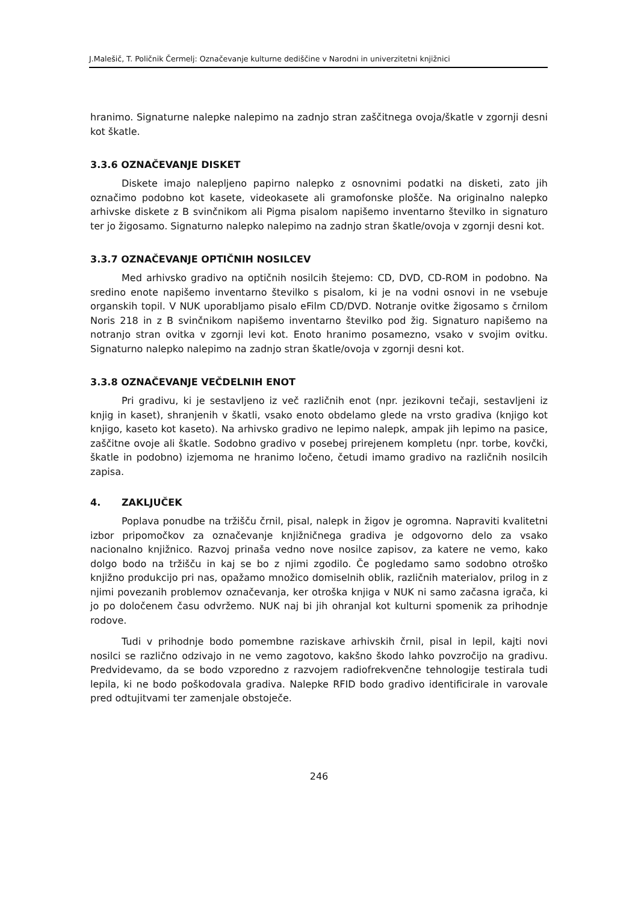J.Malešič, T. Poličnik Čermelj: Označevanje kulturne dediščine v Narodni in univerzitetni knjižnici
hranimo. Signaturne nalepke nalepimo na zadnjo stran zaščitnega ovoja/škatle v zgornji desni kot škatle.
3.3.6 OZNAČEVANJE DISKET
Diskete imajo nalepljeno papirno nalepko z osnovnimi podatki na disketi, zato jih označimo podobno kot kasete, videokasete ali gramofonske plošče. Na originalno nalepko arhivske diskete z B svinčnikom ali Pigma pisalom napišemo inventarno številko in signaturo ter jo žigosamo. Signaturno nalepko nalepimo na zadnjo stran škatle/ovoja v zgornji desni kot.
3.3.7 OZNAČEVANJE OPTIČNIH NOSILCEV
Med arhivsko gradivo na optičnih nosilcih štejemo: CD, DVD, CD-ROM in podobno. Na sredino enote napišemo inventarno številko s pisalom, ki je na vodni osnovi in ne vsebuje organskih topil. V NUK uporabljamo pisalo eFilm CD/DVD. Notranje ovitke žigosamo s črnilom Noris 218 in z B svinčnikom napišemo inventarno številko pod žig. Signaturo napišemo na notranjo stran ovitka v zgornji levi kot. Enoto hranimo posamezno, vsako v svojim ovitku. Signaturno nalepko nalepimo na zadnjo stran škatle/ovoja v zgornji desni kot.
3.3.8 OZNAČEVANJE VEČDELNIH ENOT
Pri gradivu, ki je sestavljeno iz več različnih enot (npr. jezikovni tečaji, sestavljeni iz knjig in kaset), shranjenih v škatli, vsako enoto obdelamo glede na vrsto gradiva (knjigo kot knjigo, kaseto kot kaseto). Na arhivsko gradivo ne lepimo nalepk, ampak jih lepimo na pasice, zaščitne ovoje ali škatle. Sodobno gradivo v posebej prirejenem kompletu (npr. torbe, kovčki, škatle in podobno) izjemoma ne hranimo ločeno, četudi imamo gradivo na različnih nosilcih zapisa.
4. ZAKLJUČEK
Poplava ponudbe na tržišču črnil, pisal, nalepk in žigov je ogromna. Napraviti kvalitetni izbor pripomočkov za označevanje knjižničnega gradiva je odgovorno delo za vsako nacionalno knjižnico. Razvoj prinaša vedno nove nosilce zapisov, za katere ne vemo, kako dolgo bodo na tržišču in kaj se bo z njimi zgodilo. Če pogledamo samo sodobno otroško knjižno produkcijo pri nas, opažamo množico domiselnih oblik, različnih materialov, prilog in z njimi povezanih problemov označevanja, ker otroška knjiga v NUK ni samo začasna igrača, ki jo po določenem času odvržemo. NUK naj bi jih ohranjal kot kulturni spomenik za prihodnje rodove.
Tudi v prihodnje bodo pomembne raziskave arhivskih črnil, pisal in lepil, kajti novi nosilci se različno odzivajo in ne vemo zagotovo, kakšno škodo lahko povzročijo na gradivu. Predvidevamo, da se bodo vzporedno z razvojem radiofrekvenčne tehnologije testirala tudi lepila, ki ne bodo poškodovala gradiva. Nalepke RFID bodo gradivo identificirale in varovale pred odtujitvami ter zamenjale obstoječe.
246